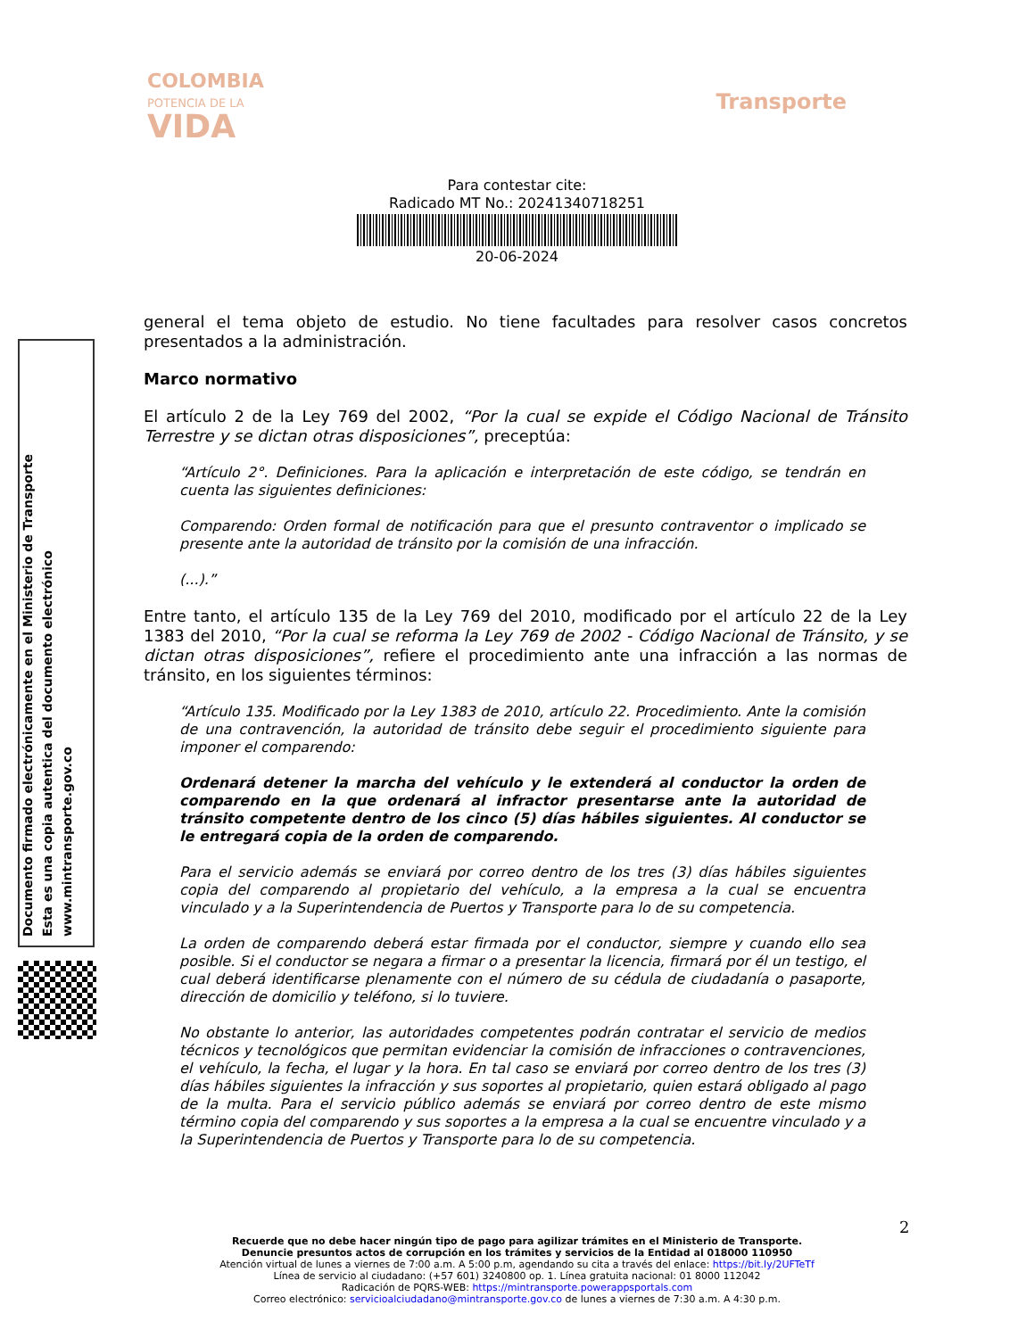COLOMBIA
POTENCIA DE LA
VIDA
Transporte
Para contestar cite:
Radicado MT No.: 20241340718251
20-06-2024
general el tema objeto de estudio. No tiene facultades para resolver casos concretos presentados a la administración.
Marco normativo
El artículo 2 de la Ley 769 del 2002, “Por la cual se expide el Código Nacional de Tránsito Terrestre y se dictan otras disposiciones”, preceptúa:
“Artículo 2°. Definiciones. Para la aplicación e interpretación de este código, se tendrán en cuenta las siguientes definiciones:
Comparendo: Orden formal de notificación para que el presunto contraventor o implicado se presente ante la autoridad de tránsito por la comisión de una infracción.
(...).”
Entre tanto, el artículo 135 de la Ley 769 del 2010, modificado por el artículo 22 de la Ley 1383 del 2010, “Por la cual se reforma la Ley 769 de 2002 - Código Nacional de Tránsito, y se dictan otras disposiciones”, refiere el procedimiento ante una infracción a las normas de tránsito, en los siguientes términos:
“Artículo 135. Modificado por la Ley 1383 de 2010, artículo 22. Procedimiento. Ante la comisión de una contravención, la autoridad de tránsito debe seguir el procedimiento siguiente para imponer el comparendo:
Ordenará detener la marcha del vehículo y le extenderá al conductor la orden de comparendo en la que ordenará al infractor presentarse ante la autoridad de tránsito competente dentro de los cinco (5) días hábiles siguientes. Al conductor se le entregará copia de la orden de comparendo.
Para el servicio además se enviará por correo dentro de los tres (3) días hábiles siguientes copia del comparendo al propietario del vehículo, a la empresa a la cual se encuentra vinculado y a la Superintendencia de Puertos y Transporte para lo de su competencia.
La orden de comparendo deberá estar firmada por el conductor, siempre y cuando ello sea posible. Si el conductor se negara a firmar o a presentar la licencia, firmará por él un testigo, el cual deberá identificarse plenamente con el número de su cédula de ciudadanía o pasaporte, dirección de domicilio y teléfono, si lo tuviere.
No obstante lo anterior, las autoridades competentes podrán contratar el servicio de medios técnicos y tecnológicos que permitan evidenciar la comisión de infracciones o contravenciones, el vehículo, la fecha, el lugar y la hora. En tal caso se enviará por correo dentro de los tres (3) días hábiles siguientes la infracción y sus soportes al propietario, quien estará obligado al pago de la multa. Para el servicio público además se enviará por correo dentro de este mismo término copia del comparendo y sus soportes a la empresa a la cual se encuentre vinculado y a la Superintendencia de Puertos y Transporte para lo de su competencia.
Documento firmado electrónicamente en el Ministerio de Transporte
Esta es una copia autentica del documento electrónico
www.mintransporte.gov.co
2
Recuerde que no debe hacer ningún tipo de pago para agilizar trámites en el Ministerio de Transporte.
Denuncie presuntos actos de corrupción en los trámites y servicios de la Entidad al 018000 110950
Atención virtual de lunes a viernes de 7:00 a.m. A 5:00 p.m, agendando su cita a través del enlace: https://bit.ly/2UFTeTf
Línea de servicio al ciudadano: (+57 601) 3240800 op. 1. Línea gratuita nacional: 01 8000 112042
Radicación de PQRS-WEB: https://mintransporte.powerappsportals.com
Correo electrónico: servicioalciudadano@mintransporte.gov.co de lunes a viernes de 7:30 a.m. A 4:30 p.m.